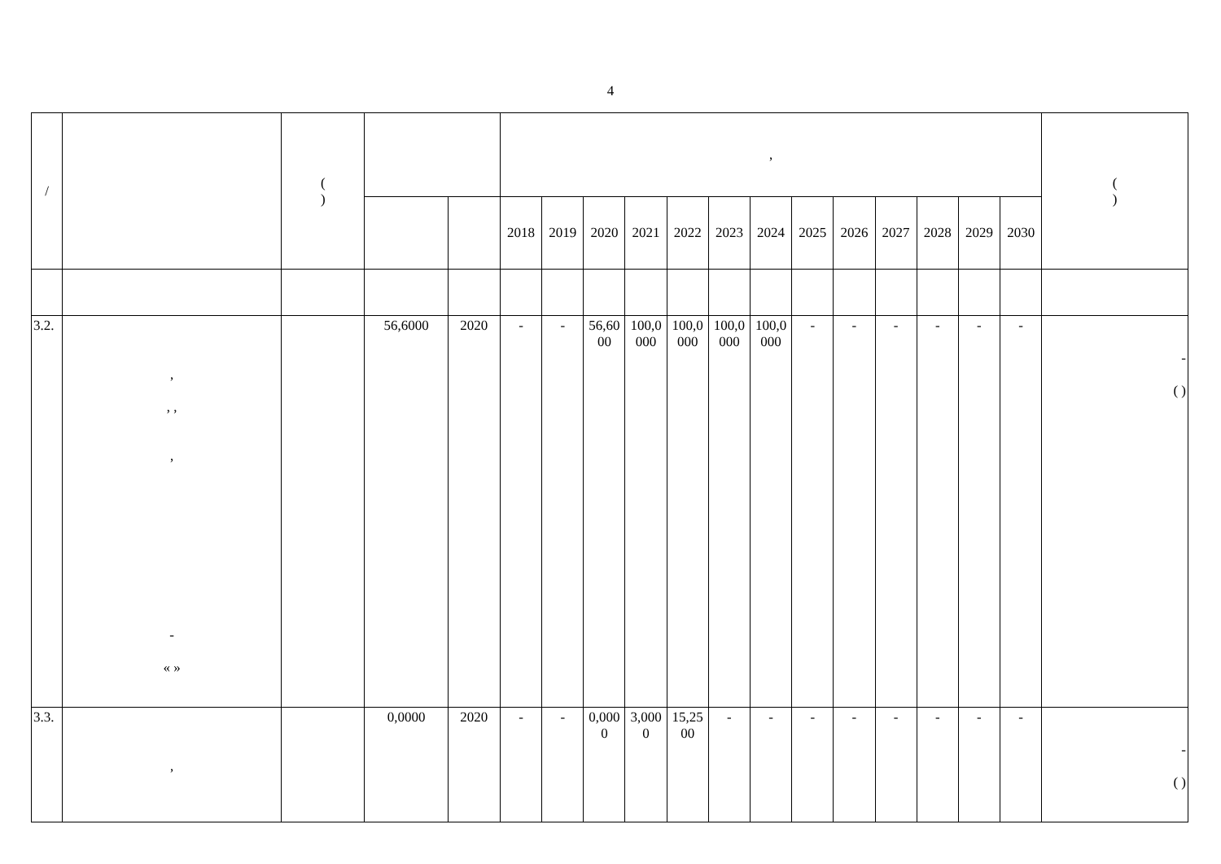4
| / | | ( ) | | | , | | | | | | | | | | | | | ( ) |
| --- | --- | --- | --- | --- | --- | --- | --- | --- | --- | --- | --- | --- | --- | --- | --- | --- | --- | --- |
| | | | | | 2018 | 2019 | 2020 | 2021 | 2022 | 2023 | 2024 | 2025 | 2026 | 2027 | 2028 | 2029 | 2030 | |
| 3.2. | , , , , - « » | | 56,6000 | 2020 | - | - | 56,60 00 | 100,0 000 | 100,0 000 | 100,0 000 | 100,0 000 | - | - | - | - | - | - | - ( ) |
| 3.3. | , | | 0,0000 | 2020 | - | - | 0,000 0 | 3,000 0 | 15,25 00 | - | - | - | - | - | - | - | - | - ( ) |